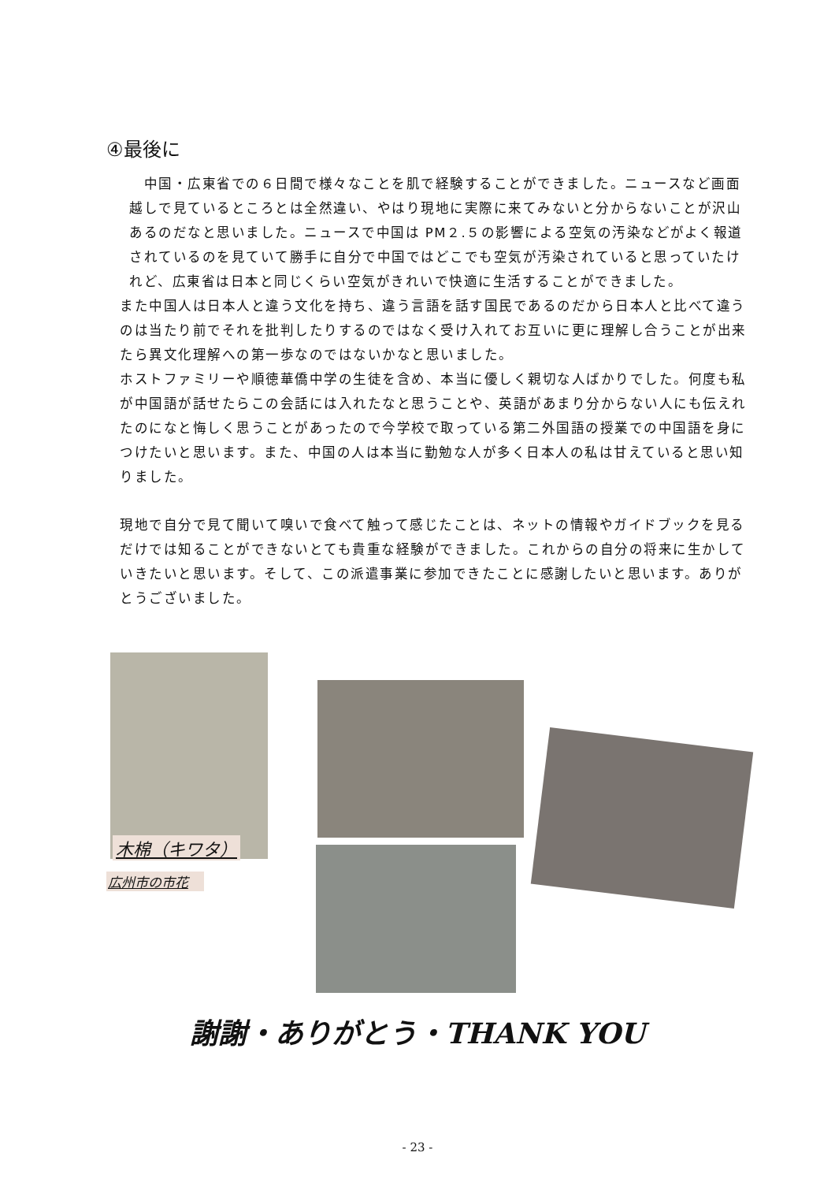④最後に
　中国・広東省での６日間で様々なことを肌で経験することができました。ニュースなど画面越しで見ているところとは全然違い、やはり現地に実際に来てみないと分からないことが沢山あるのだなと思いました。ニュースで中国は PM２.５の影響による空気の汚染などがよく報道されているのを見ていて勝手に自分で中国ではどこでも空気が汚染されていると思っていたけれど、広東省は日本と同じくらい空気がきれいで快適に生活することができました。
また中国人は日本人と違う文化を持ち、違う言語を話す国民であるのだから日本人と比べて違うのは当たり前でそれを批判したりするのではなく受け入れてお互いに更に理解し合うことが出来たら異文化理解への第一歩なのではないかなと思いました。
ホストファミリーや順徳華僑中学の生徒を含め、本当に優しく親切な人ばかりでした。何度も私が中国語が話せたらこの会話には入れたなと思うことや、英語があまり分からない人にも伝えれたのになと悔しく思うことがあったので今学校で取っている第二外国語の授業での中国語を身につけたいと思います。また、中国の人は本当に勤勉な人が多く日本人の私は甘えていると思い知りました。
現地で自分で見て聞いて嗅いで食べて触って感じたことは、ネットの情報やガイドブックを見るだけでは知ることができないとても貴重な経験ができました。これからの自分の将来に生かしていきたいと思います。そして、この派遣事業に参加できたことに感謝したいと思います。ありがとうございました。
木棉（キワタ）
広州市の市花
謝謝・ありがとう・THANK YOU
- 23 -